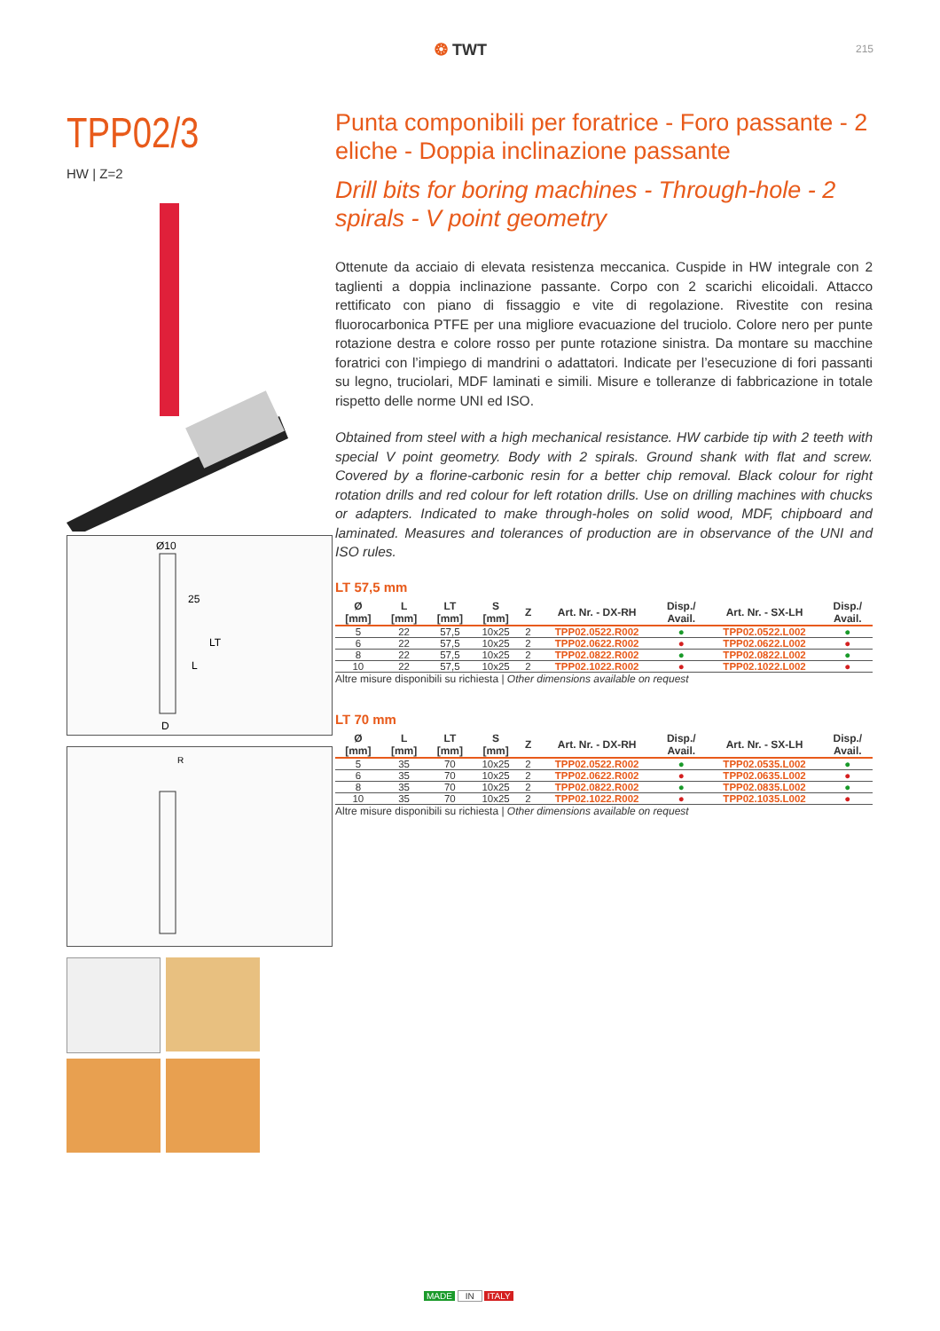❂ TWT 215
TPP02/3
HW | Z=2
Ø10
25
LT
L
D
R
Punta componibili per foratrice - Foro passante - 2 eliche - Doppia inclinazione passante
Drill bits for boring machines - Through-hole - 2 spirals - V point geometry
Ottenute da acciaio di elevata resistenza meccanica. Cuspide in HW integrale con 2 taglienti a doppia inclinazione passante. Corpo con 2 scarichi elicoidali. Attacco rettificato con piano di fissaggio e vite di regolazione. Rivestite con resina fluorocarbonica PTFE per una migliore evacuazione del truciolo. Colore nero per punte rotazione destra e colore rosso per punte rotazione sinistra. Da montare su macchine foratrici con l’impiego di mandrini o adattatori. Indicate per l’esecuzione di fori passanti su legno, truciolari, MDF laminati e simili. Misure e tolleranze di fabbricazione in totale rispetto delle norme UNI ed ISO.
Obtained from steel with a high mechanical resistance. HW carbide tip with 2 teeth with special V point geometry. Body with 2 spirals. Ground shank with flat and screw. Covered by a florine-carbonic resin for a better chip removal. Black colour for right rotation drills and red colour for left rotation drills. Use on drilling machines with chucks or adapters. Indicated to make through-holes on solid wood, MDF, chipboard and laminated. Measures and tolerances of production are in observance of the UNI and ISO rules.
LT 57,5 mm
| Ø [mm] | L [mm] | LT [mm] | S [mm] | Z | Art. Nr. - DX-RH | Disp./ Avail. | Art. Nr. - SX-LH | Disp./ Avail. |
| --- | --- | --- | --- | --- | --- | --- | --- | --- |
| 5 | 22 | 57,5 | 10x25 | 2 | TPP02.0522.R002 | ● | TPP02.0522.L002 | ● |
| 6 | 22 | 57,5 | 10x25 | 2 | TPP02.0622.R002 | ● | TPP02.0622.L002 | ● |
| 8 | 22 | 57,5 | 10x25 | 2 | TPP02.0822.R002 | ● | TPP02.0822.L002 | ● |
| 10 | 22 | 57,5 | 10x25 | 2 | TPP02.1022.R002 | ● | TPP02.1022.L002 | ● |
Altre misure disponibili su richiesta | Other dimensions available on request
LT 70 mm
| Ø [mm] | L [mm] | LT [mm] | S [mm] | Z | Art. Nr. - DX-RH | Disp./ Avail. | Art. Nr. - SX-LH | Disp./ Avail. |
| --- | --- | --- | --- | --- | --- | --- | --- | --- |
| 5 | 35 | 70 | 10x25 | 2 | TPP02.0522.R002 | ● | TPP02.0535.L002 | ● |
| 6 | 35 | 70 | 10x25 | 2 | TPP02.0622.R002 | ● | TPP02.0635.L002 | ● |
| 8 | 35 | 70 | 10x25 | 2 | TPP02.0822.R002 | ● | TPP02.0835.L002 | ● |
| 10 | 35 | 70 | 10x25 | 2 | TPP02.1022.R002 | ● | TPP02.1035.L002 | ● |
Altre misure disponibili su richiesta | Other dimensions available on request
MADE IN ITALY